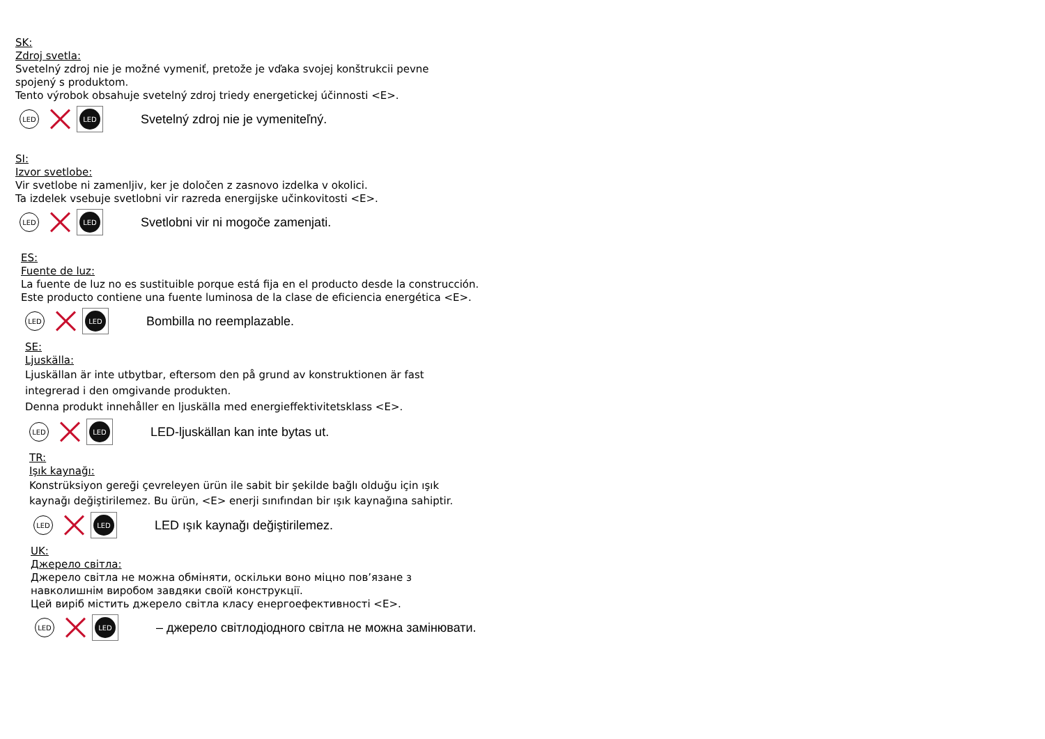SK:
Zdroj svetla:
Svetelný zdroj nie je možné vymeniť, pretože je vďaka svojej konštrukcii pevne
spojený s produktom.
Tento výrobok obsahuje svetelný zdroj triedy energetickej účinnosti <E>.
LED
LED
Svetelný zdroj nie je vymeniteľný.
SI:
Izvor svetlobe:
Vir svetlobe ni zamenljiv, ker je določen z zasnovo izdelka v okolici.
Ta izdelek vsebuje svetlobni vir razreda energijske učinkovitosti <E>.
LED
LED
Svetlobni vir ni mogoče zamenjati.
ES:
Fuente de luz:
La fuente de luz no es sustituible porque está fija en el producto desde la construcción.
Este producto contiene una fuente luminosa de la clase de eficiencia energética <E>.
LED
LED
Bombilla no reemplazable.
SE:
Ljuskälla:
Ljuskällan är inte utbytbar, eftersom den på grund av konstruktionen är fast
integrerad i den omgivande produkten.
Denna produkt innehåller en ljuskälla med energieffektivitetsklass <E>.
LED
LED
LED-ljuskällan kan inte bytas ut.
TR:
Işık kaynağı:
Konstrüksiyon gereği çevreleyen ürün ile sabit bir şekilde bağlı olduğu için ışık
kaynağı değiştirilemez. Bu ürün, <E> enerji sınıfından bir ışık kaynağına sahiptir.
LED
LED
LED ışık kaynağı değiştirilemez.
UK:
Джерело світла:
Джерело світла не можна обміняти, оскільки воно міцно пов’язане з
навколишнім виробом завдяки своїй конструкції.
Цей виріб містить джерело світла класу енергоефективності <E>.
LED
LED
– джерело світлодіодного світла не можна замінювати.